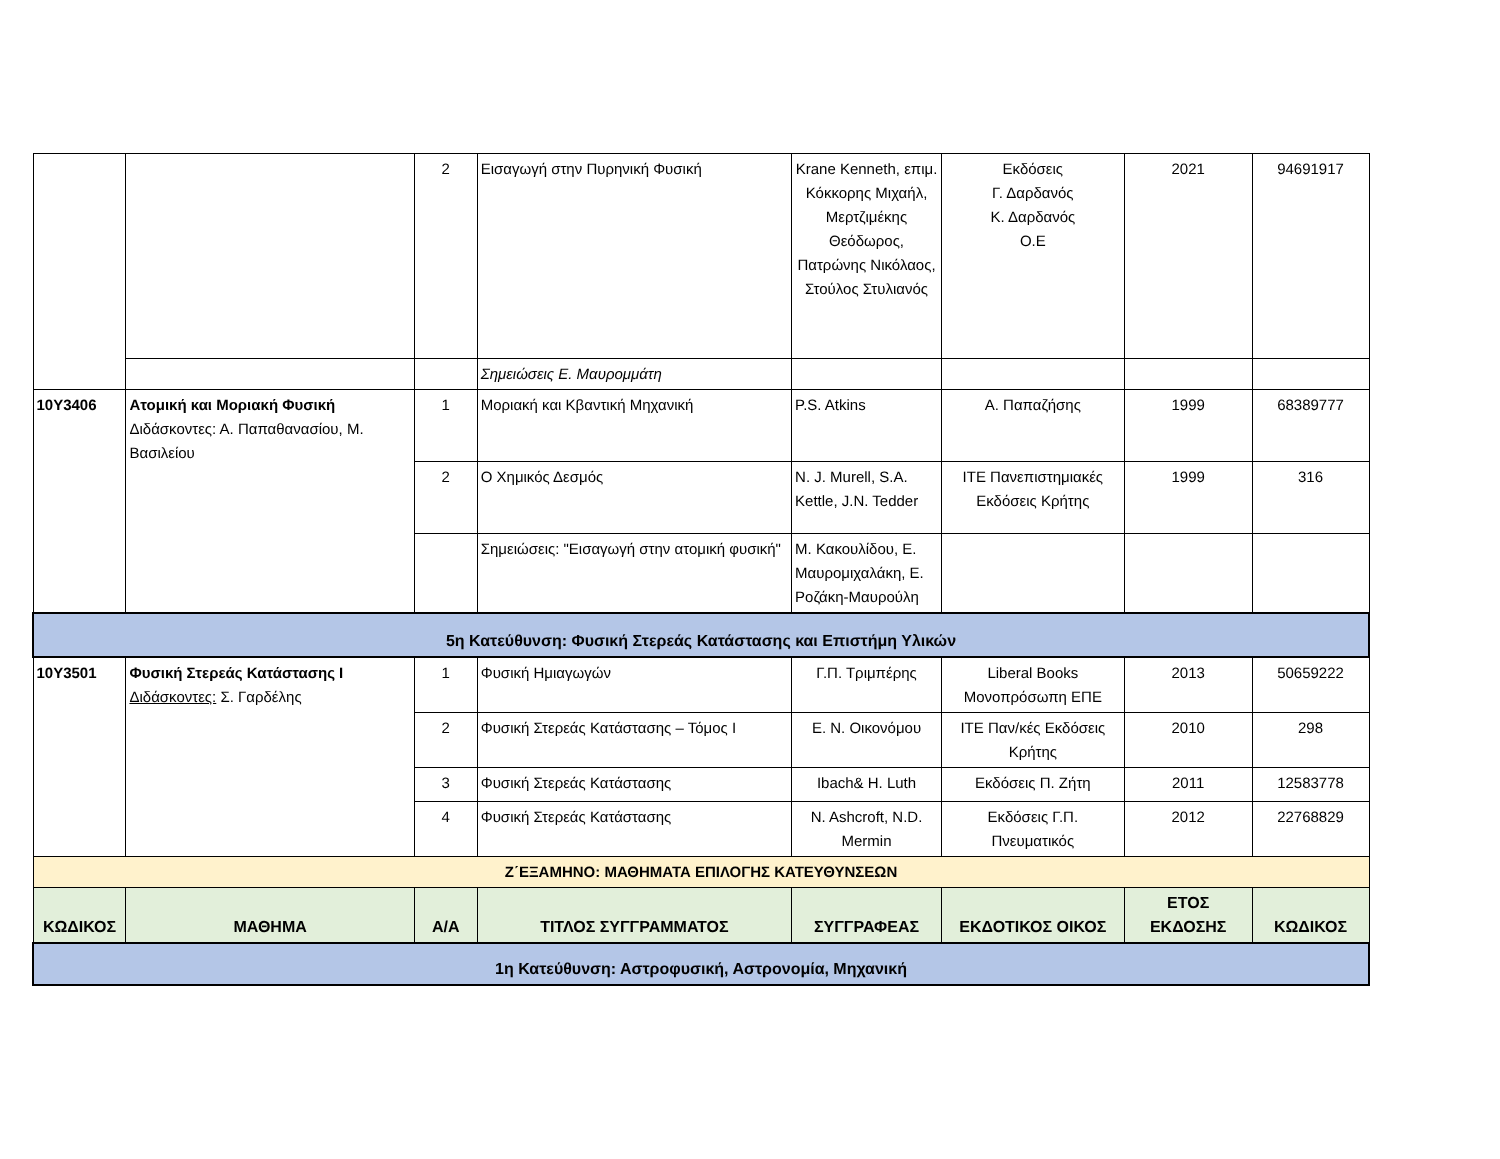| | | 2 | Εισαγωγή στην Πυρηνική Φυσική | Krane Kenneth, επιμ. Κόκκορης Μιχαήλ, Μερτζιμέκης Θεόδωρος, Πατρώνης Νικόλαος, Στούλος Στυλιανός | Εκδόσεις Γ. Δαρδανός Κ. Δαρδανός Ο.Ε | 2021 | 94691917 |
| | | | Σημειώσεις Ε. Μαυρομμάτη | | | | |
| 10Υ3406 | Ατομική και Μοριακή Φυσική Διδάσκοντες: Α. Παπαθανασίου, Μ. Βασιλείου | 1 | Μοριακή και Κβαντική Μηχανική | P.S. Atkins | Α. Παπαζήσης | 1999 | 68389777 |
| | | 2 | Ο Χημικός Δεσμός | N. J. Murell, S.A. Kettle, J.N. Tedder | ΙΤΕ Πανεπιστημιακές Εκδόσεις Κρήτης | 1999 | 316 |
| | | | Σημειώσεις: "Εισαγωγή στην ατομική φυσική" | Μ. Κακουλίδου, Ε. Μαυρομιχαλάκη, Ε. Ροζάκη-Μαυρούλη | | | |
| 5η Κατεύθυνση: Φυσική Στερεάς Κατάστασης και Επιστήμη Υλικών | | | | | | | |
| 10Υ3501 | Φυσική Στερεάς Κατάστασης Ι Διδάσκοντες: Σ. Γαρδέλης | 1 | Φυσική Ημιαγωγών | Γ.Π. Τριμπέρης | Liberal Books Μονοπρόσωπη ΕΠΕ | 2013 | 50659222 |
| | | 2 | Φυσική Στερεάς Κατάστασης – Τόμος Ι | Ε. Ν. Οικονόμου | ΙΤΕ Παν/κές Εκδόσεις Κρήτης | 2010 | 298 |
| | | 3 | Φυσική Στερεάς Κατάστασης | Ibach& H. Luth | Εκδόσεις Π. Ζήτη | 2011 | 12583778 |
| | | 4 | Φυσική Στερεάς Κατάστασης | N. Ashcroft, N.D. Mermin | Εκδόσεις Γ.Π. Πνευματικός | 2012 | 22768829 |
| Ζ΄ΕΞΑΜΗΝΟ: ΜΑΘΗΜΑΤΑ ΕΠΙΛΟΓΗΣ ΚΑΤΕΥΘΥΝΣΕΩΝ | | | | | | | |
| ΚΩΔΙΚΟΣ | ΜΑΘΗΜΑ | Α/Α | ΤΙΤΛΟΣ ΣΥΓΓΡΑΜΜΑΤΟΣ | ΣΥΓΓΡΑΦΕΑΣ | ΕΚΔΟΤΙΚΟΣ ΟΙΚΟΣ | ΕΤΟΣ ΕΚΔΟΣΗΣ | ΚΩΔΙΚΟΣ |
| 1η Κατεύθυνση: Αστροφυσική, Αστρονομία, Μηχανική | | | | | | | |